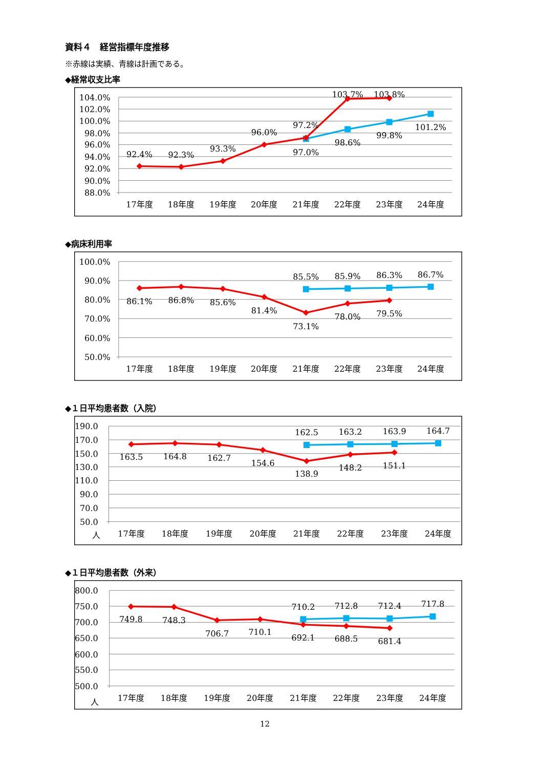資料４　経営指標年度推移
※赤線は実績、青線は計画である。
◆経常収支比率
104.0%
102.0%
100.0%
98.0%
96.0%
94.0%
92.0%
90.0%
88.0%
17年度
18年度
19年度
20年度
21年度
22年度
23年度
24年度
92.4%
92.3%
93.3%
96.0%
97.2%
97.0%
103.7%
103.8%
98.6%
99.8%
101.2%
◆病床利用率
100.0%
90.0%
80.0%
70.0%
60.0%
50.0%
17年度
18年度
19年度
20年度
21年度
22年度
23年度
24年度
85.5%
85.9%
86.3%
86.7%
86.1%
86.8%
85.6%
81.4%
73.1%
78.0%
79.5%
◆１日平均患者数（入院）
190.0
170.0
150.0
130.0
110.0
90.0
70.0
50.0
人
17年度
18年度
19年度
20年度
21年度
22年度
23年度
24年度
162.5
163.2
163.9
164.7
163.5
164.8
162.7
154.6
138.9
148.2
151.1
◆１日平均患者数（外来）
800.0
750.0
700.0
650.0
600.0
550.0
500.0
人
17年度
18年度
19年度
20年度
21年度
22年度
23年度
24年度
710.2
712.8
712.4
717.8
749.8
748.3
706.7
710.1
692.1
688.5
681.4
12